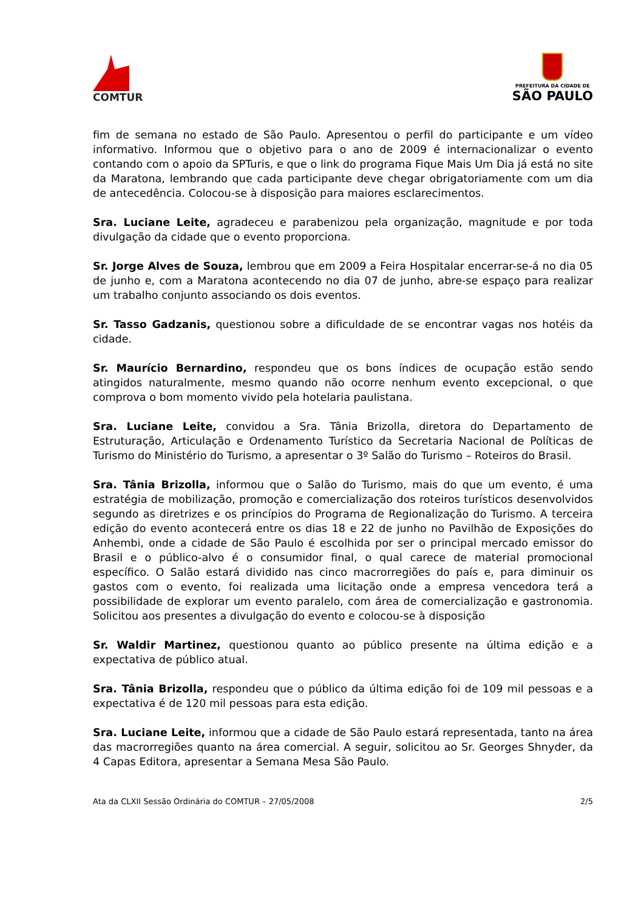COMTUR
PREFEITURA DA CIDADE DE
SÃO PAULO
fim de semana no estado de São Paulo. Apresentou o perfil do participante e um vídeo informativo. Informou que o objetivo para o ano de 2009 é internacionalizar o evento contando com o apoio da SPTuris, e que o link do programa Fique Mais Um Dia já está no site da Maratona, lembrando que cada participante deve chegar obrigatoriamente com um dia de antecedência. Colocou-se à disposição para maiores esclarecimentos.
Sra. Luciane Leite, agradeceu e parabenizou pela organização, magnitude e por toda divulgação da cidade que o evento proporciona.
Sr. Jorge Alves de Souza, lembrou que em 2009 a Feira Hospitalar encerrar-se-á no dia 05 de junho e, com a Maratona acontecendo no dia 07 de junho, abre-se espaço para realizar um trabalho conjunto associando os dois eventos.
Sr. Tasso Gadzanis, questionou sobre a dificuldade de se encontrar vagas nos hotéis da cidade.
Sr. Maurício Bernardino, respondeu que os bons índices de ocupação estão sendo atingidos naturalmente, mesmo quando não ocorre nenhum evento excepcional, o que comprova o bom momento vivido pela hotelaria paulistana.
Sra. Luciane Leite, convidou a Sra. Tânia Brizolla, diretora do Departamento de Estruturação, Articulação e Ordenamento Turístico da Secretaria Nacional de Políticas de Turismo do Ministério do Turismo, a apresentar o 3º Salão do Turismo – Roteiros do Brasil.
Sra. Tânia Brizolla, informou que o Salão do Turismo, mais do que um evento, é uma estratégia de mobilização, promoção e comercialização dos roteiros turísticos desenvolvidos segundo as diretrizes e os princípios do Programa de Regionalização do Turismo. A terceira edição do evento acontecerá entre os dias 18 e 22 de junho no Pavilhão de Exposições do Anhembi, onde a cidade de São Paulo é escolhida por ser o principal mercado emissor do Brasil e o público-alvo é o consumidor final, o qual carece de material promocional específico. O Salão estará dividido nas cinco macrorregiões do país e, para diminuir os gastos com o evento, foi realizada uma licitação onde a empresa vencedora terá a possibilidade de explorar um evento paralelo, com área de comercialização e gastronomia. Solicitou aos presentes a divulgação do evento e colocou-se à disposição
Sr. Waldir Martinez, questionou quanto ao público presente na última edição e a expectativa de público atual.
Sra. Tânia Brizolla, respondeu que o público da última edição foi de 109 mil pessoas e a expectativa é de 120 mil pessoas para esta edição.
Sra. Luciane Leite, informou que a cidade de São Paulo estará representada, tanto na área das macrorregiões quanto na área comercial. A seguir, solicitou ao Sr. Georges Shnyder, da 4 Capas Editora, apresentar a Semana Mesa São Paulo.
Ata da CLXII Sessão Ordinária do COMTUR – 27/05/2008 2/5